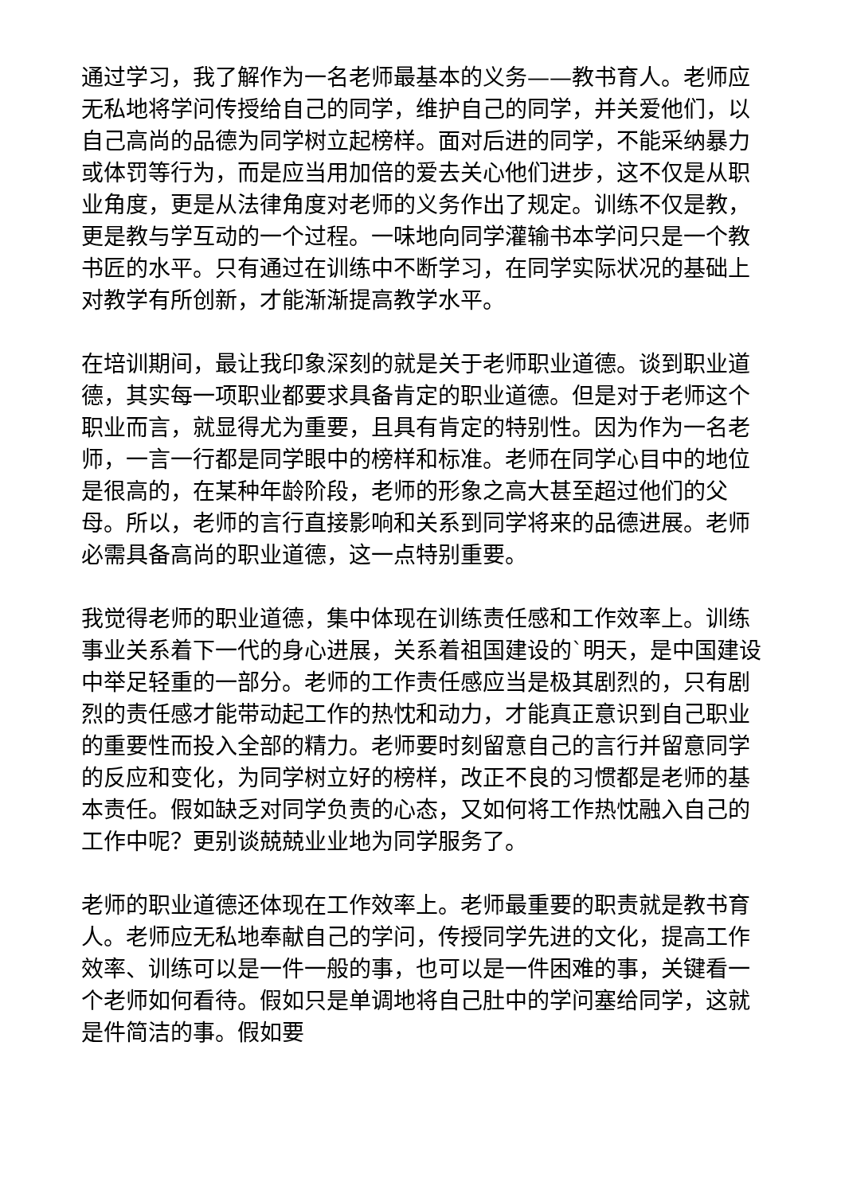通过学习，我了解作为一名老师最基本的义务——教书育人。老师应无私地将学问传授给自己的同学，维护自己的同学，并关爱他们，以自己高尚的品德为同学树立起榜样。面对后进的同学，不能采纳暴力或体罚等行为，而是应当用加倍的爱去关心他们进步，这不仅是从职业角度，更是从法律角度对老师的义务作出了规定。训练不仅是教，更是教与学互动的一个过程。一味地向同学灌输书本学问只是一个教书匠的水平。只有通过在训练中不断学习，在同学实际状况的基础上对教学有所创新，才能渐渐提高教学水平。
在培训期间，最让我印象深刻的就是关于老师职业道德。谈到职业道德，其实每一项职业都要求具备肯定的职业道德。但是对于老师这个职业而言，就显得尤为重要，且具有肯定的特别性。因为作为一名老师，一言一行都是同学眼中的榜样和标准。老师在同学心目中的地位是很高的，在某种年龄阶段，老师的形象之高大甚至超过他们的父母。所以，老师的言行直接影响和关系到同学将来的品德进展。老师必需具备高尚的职业道德，这一点特别重要。
我觉得老师的职业道德，集中体现在训练责任感和工作效率上。训练事业关系着下一代的身心进展，关系着祖国建设的`明天，是中国建设中举足轻重的一部分。老师的工作责任感应当是极其剧烈的，只有剧烈的责任感才能带动起工作的热忱和动力，才能真正意识到自己职业的重要性而投入全部的精力。老师要时刻留意自己的言行并留意同学的反应和变化，为同学树立好的榜样，改正不良的习惯都是老师的基本责任。假如缺乏对同学负责的心态，又如何将工作热忱融入自己的工作中呢？更别谈兢兢业业地为同学服务了。
老师的职业道德还体现在工作效率上。老师最重要的职责就是教书育人。老师应无私地奉献自己的学问，传授同学先进的文化，提高工作效率、训练可以是一件一般的事，也可以是一件困难的事，关键看一个老师如何看待。假如只是单调地将自己肚中的学问塞给同学，这就是件简洁的事。假如要